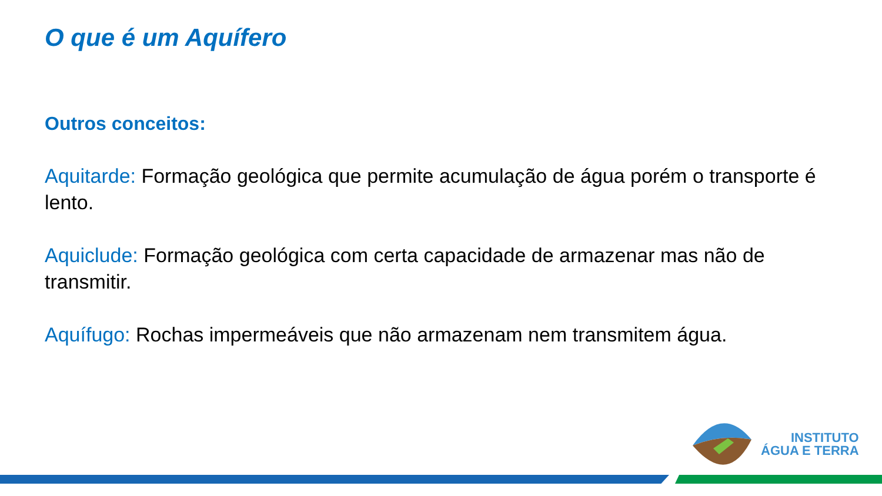O que é um Aquífero
Outros conceitos:
Aquitarde: Formação geológica que permite acumulação de água porém o transporte é lento.
Aquiclude: Formação geológica com certa capacidade de armazenar mas não de transmitir.
Aquífugo: Rochas impermeáveis que não armazenam nem transmitem água.
INSTITUTO
ÁGUA E TERRA